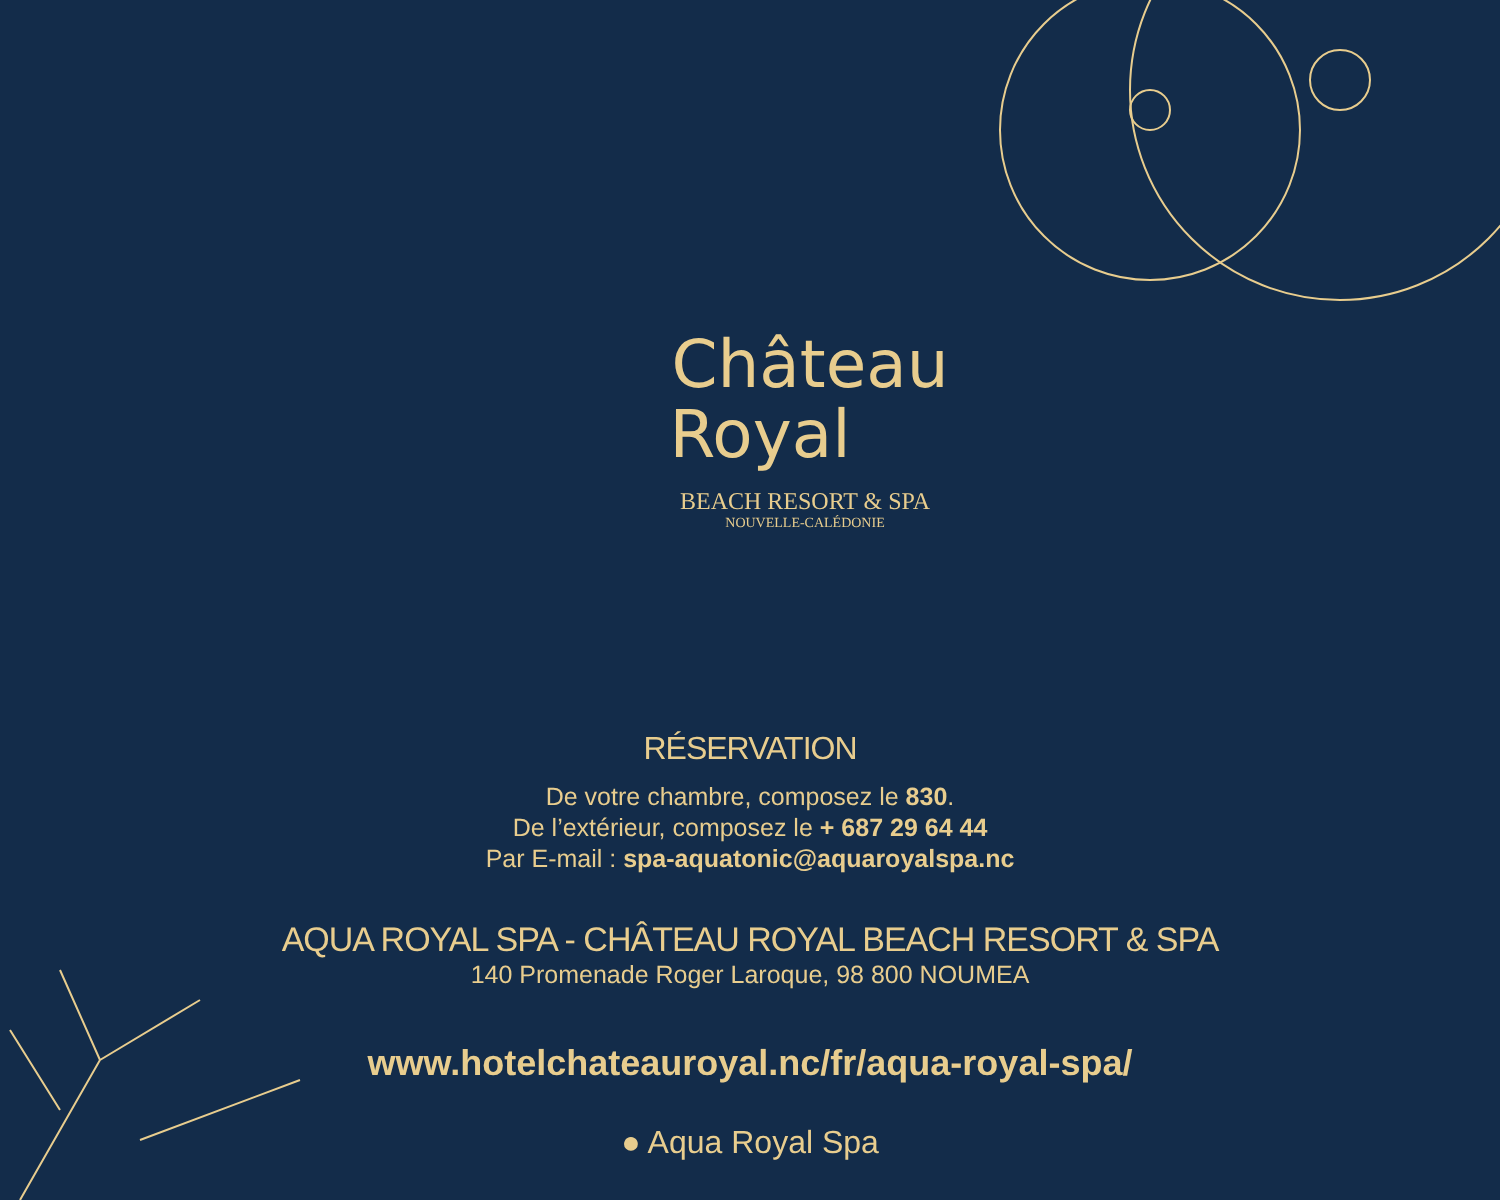Château
Royal
BEACH RESORT & SPA
NOUVELLE-CALÉDONIE
RÉSERVATION
De votre chambre, composez le 830.
De l’extérieur, composez le + 687 29 64 44
Par E-mail : spa-aquatonic@aquaroyalspa.nc
AQUA ROYAL SPA - CHÂTEAU ROYAL BEACH RESORT & SPA
140 Promenade Roger Laroque, 98 800 NOUMEA
www.hotelchateauroyal.nc/fr/aqua-royal-spa/
● Aqua Royal Spa